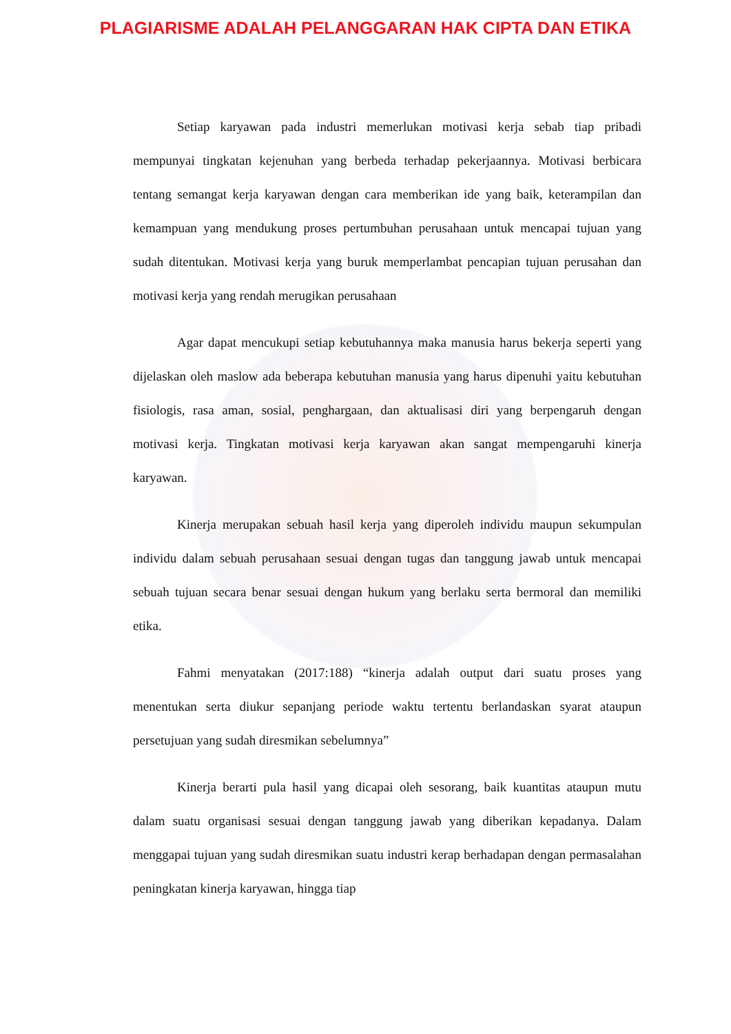PLAGIARISME ADALAH PELANGGARAN HAK CIPTA DAN ETIKA
Setiap karyawan pada industri memerlukan motivasi kerja sebab tiap pribadi mempunyai tingkatan kejenuhan yang berbeda terhadap pekerjaannya. Motivasi berbicara tentang semangat kerja karyawan dengan cara memberikan ide yang baik, keterampilan dan kemampuan yang mendukung proses pertumbuhan perusahaan untuk mencapai tujuan yang sudah ditentukan. Motivasi kerja yang buruk memperlambat pencapian tujuan perusahan dan motivasi kerja yang rendah merugikan perusahaan
Agar dapat mencukupi setiap kebutuhannya maka manusia harus bekerja seperti yang dijelaskan oleh maslow ada beberapa kebutuhan manusia yang harus dipenuhi yaitu kebutuhan fisiologis, rasa aman, sosial, penghargaan, dan aktualisasi diri yang berpengaruh dengan motivasi kerja. Tingkatan motivasi kerja karyawan akan sangat mempengaruhi kinerja karyawan.
Kinerja merupakan sebuah hasil kerja yang diperoleh individu maupun sekumpulan individu dalam sebuah perusahaan sesuai dengan tugas dan tanggung jawab untuk mencapai sebuah tujuan secara benar sesuai dengan hukum yang berlaku serta bermoral dan memiliki etika.
Fahmi menyatakan (2017:188) “kinerja adalah output dari suatu proses yang menentukan serta diukur sepanjang periode waktu tertentu berlandaskan syarat ataupun persetujuan yang sudah diresmikan sebelumnya”
Kinerja berarti pula hasil yang dicapai oleh sesorang, baik kuantitas ataupun mutu dalam suatu organisasi sesuai dengan tanggung jawab yang diberikan kepadanya. Dalam menggapai tujuan yang sudah diresmikan suatu industri kerap berhadapan dengan permasalahan peningkatan kinerja karyawan, hingga tiap